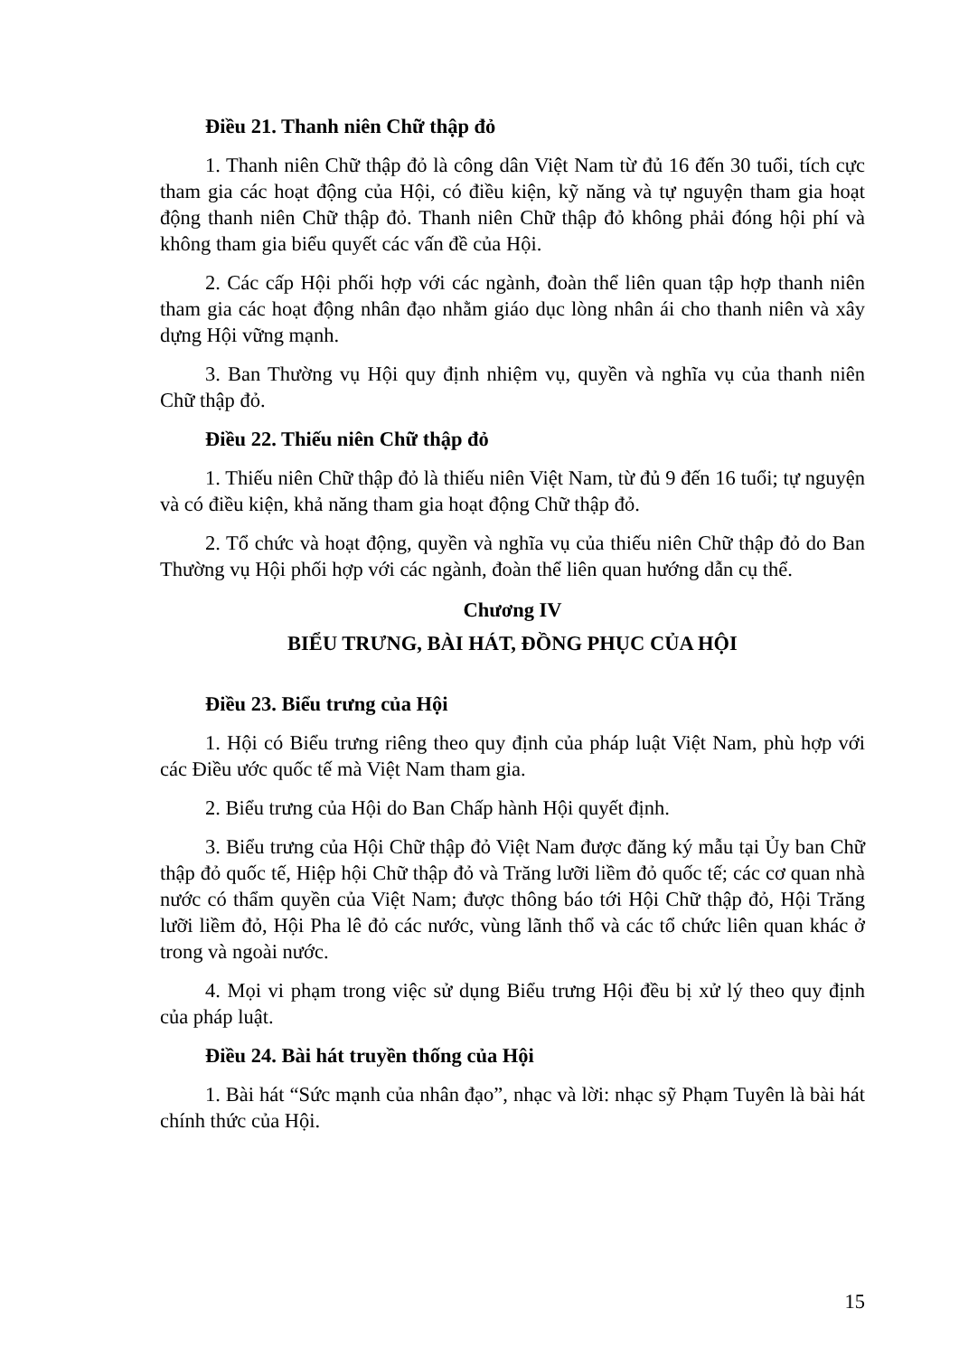Điều 21. Thanh niên Chữ thập đỏ
1. Thanh niên Chữ thập đỏ là công dân Việt Nam từ đủ 16 đến 30 tuổi, tích cực tham gia các hoạt động của Hội, có điều kiện, kỹ năng và tự nguyện tham gia hoạt động thanh niên Chữ thập đỏ. Thanh niên Chữ thập đỏ không phải đóng hội phí và không tham gia biểu quyết các vấn đề của Hội.
2. Các cấp Hội phối hợp với các ngành, đoàn thể liên quan tập hợp thanh niên tham gia các hoạt động nhân đạo nhằm giáo dục lòng nhân ái cho thanh niên và xây dựng Hội vững mạnh.
3. Ban Thường vụ Hội quy định nhiệm vụ, quyền và nghĩa vụ của thanh niên Chữ thập đỏ.
Điều 22. Thiếu niên Chữ thập đỏ
1. Thiếu niên Chữ thập đỏ là thiếu niên Việt Nam, từ đủ 9 đến 16 tuổi; tự nguyện và có điều kiện, khả năng tham gia hoạt động Chữ thập đỏ.
2. Tổ chức và hoạt động, quyền và nghĩa vụ của thiếu niên Chữ thập đỏ do Ban Thường vụ Hội phối hợp với các ngành, đoàn thể liên quan hướng dẫn cụ thể.
Chương IV
BIỂU TRƯNG, BÀI HÁT, ĐỒNG PHỤC CỦA HỘI
Điều 23. Biểu trưng của Hội
1. Hội có Biểu trưng riêng theo quy định của pháp luật Việt Nam, phù hợp với các Điều ước quốc tế mà Việt Nam tham gia.
2. Biểu trưng của Hội do Ban Chấp hành Hội quyết định.
3. Biểu trưng của Hội Chữ thập đỏ Việt Nam được đăng ký mẫu tại Ủy ban Chữ thập đỏ quốc tế, Hiệp hội Chữ thập đỏ và Trăng lưỡi liềm đỏ quốc tế; các cơ quan nhà nước có thẩm quyền của Việt Nam; được thông báo tới Hội Chữ thập đỏ, Hội Trăng lưỡi liềm đỏ, Hội Pha lê đỏ các nước, vùng lãnh thổ và các tổ chức liên quan khác ở trong và ngoài nước.
4. Mọi vi phạm trong việc sử dụng Biểu trưng Hội đều bị xử lý theo quy định của pháp luật.
Điều 24. Bài hát truyền thống của Hội
1. Bài hát “Sức mạnh của nhân đạo”, nhạc và lời: nhạc sỹ Phạm Tuyên là bài hát chính thức của Hội.
15